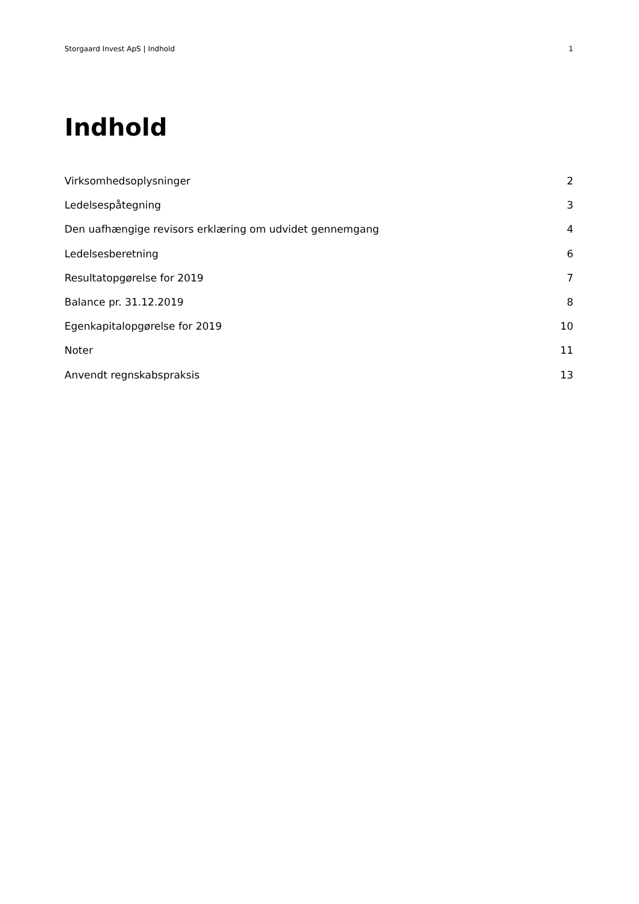Storgaard Invest ApS | Indhold 1
Indhold
Virksomhedsoplysninger 2
Ledelsespåtegning 3
Den uafhængige revisors erklæring om udvidet gennemgang 4
Ledelsesberetning 6
Resultatopgørelse for 2019 7
Balance pr. 31.12.2019 8
Egenkapitalopgørelse for 2019 10
Noter 11
Anvendt regnskabspraksis 13